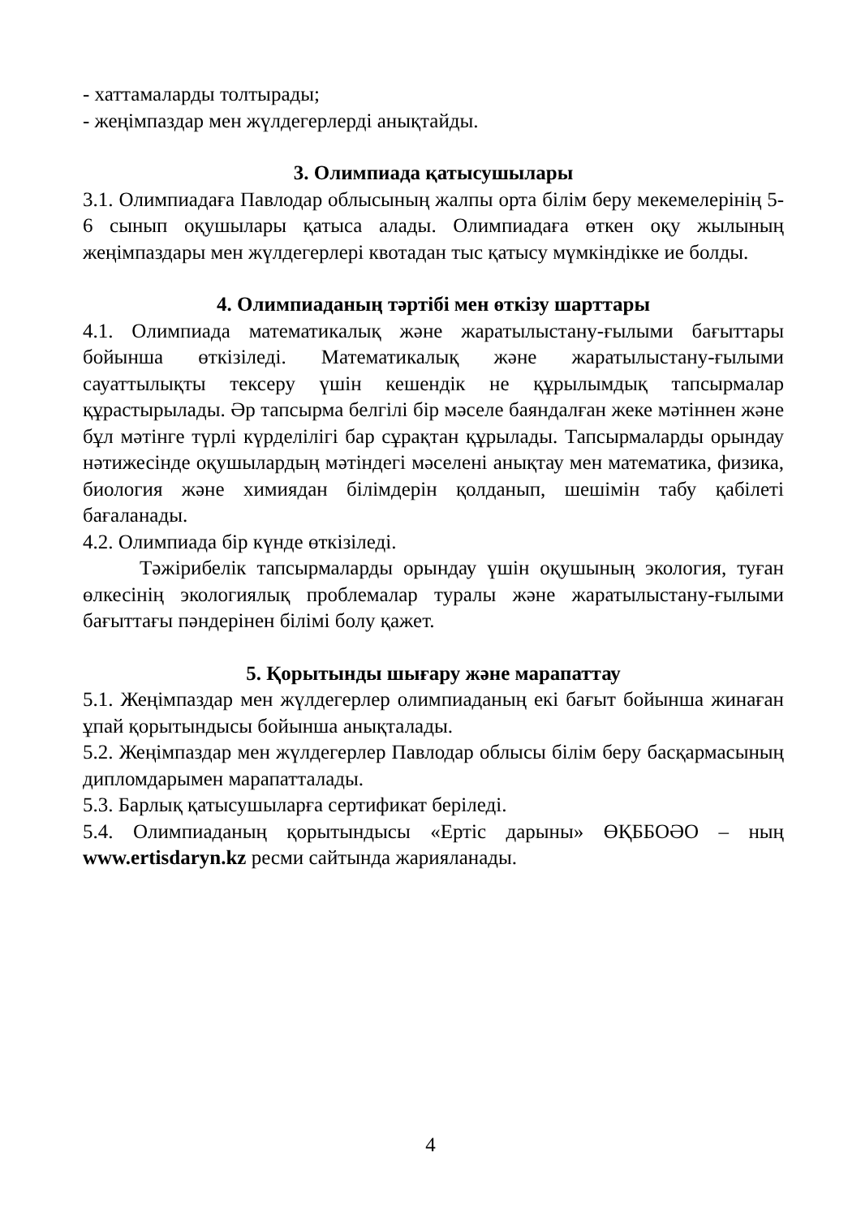- хаттамаларды толтырады;
- жеңімпаздар мен жүлдегерлерді анықтайды.
3. Олимпиада қатысушылары
3.1. Олимпиадаға Павлодар облысының жалпы орта білім беру мекемелерінің 5-6 сынып оқушылары қатыса алады. Олимпиадаға өткен оқу жылының жеңімпаздары мен жүлдегерлері квотадан тыс қатысу мүмкіндікке ие болды.
4. Олимпиаданың тәртібі мен өткізу шарттары
4.1. Олимпиада математикалық және жаратылыстану-ғылыми бағыттары бойынша өткізіледі. Математикалық және жаратылыстану-ғылыми сауаттылықты тексеру үшін кешендік не құрылымдық тапсырмалар құрастырылады. Әр тапсырма белгілі бір мәселе баяндалған жеке мәтіннен және бұл мәтінге түрлі күрделілігі бар сұрақтан құрылады. Тапсырмаларды орындау нәтижесінде оқушылардың мәтіндегі мәселені анықтау мен математика, физика, биология және химиядан білімдерін қолданып, шешімін табу қабілеті бағаланады.
4.2. Олимпиада бір күнде өткізіледі.
Тәжірибелік тапсырмаларды орындау үшін оқушының экология, туған өлкесінің экологиялық проблемалар туралы және жаратылыстану-ғылыми бағыттағы пәндерінен білімі болу қажет.
5. Қорытынды шығару және марапаттау
5.1. Жеңімпаздар мен жүлдегерлер олимпиаданың екі бағыт бойынша жинаған ұпай қорытындысы бойынша анықталады.
5.2. Жеңімпаздар мен жүлдегерлер Павлодар облысы білім беру басқармасының дипломдарымен марапатталады.
5.3. Барлық қатысушыларға сертификат беріледі.
5.4. Олимпиаданың қорытындысы «Ертіс дарыны» ӨҚББОӘО – ның www.ertisdaryn.kz ресми сайтында жарияланады.
4